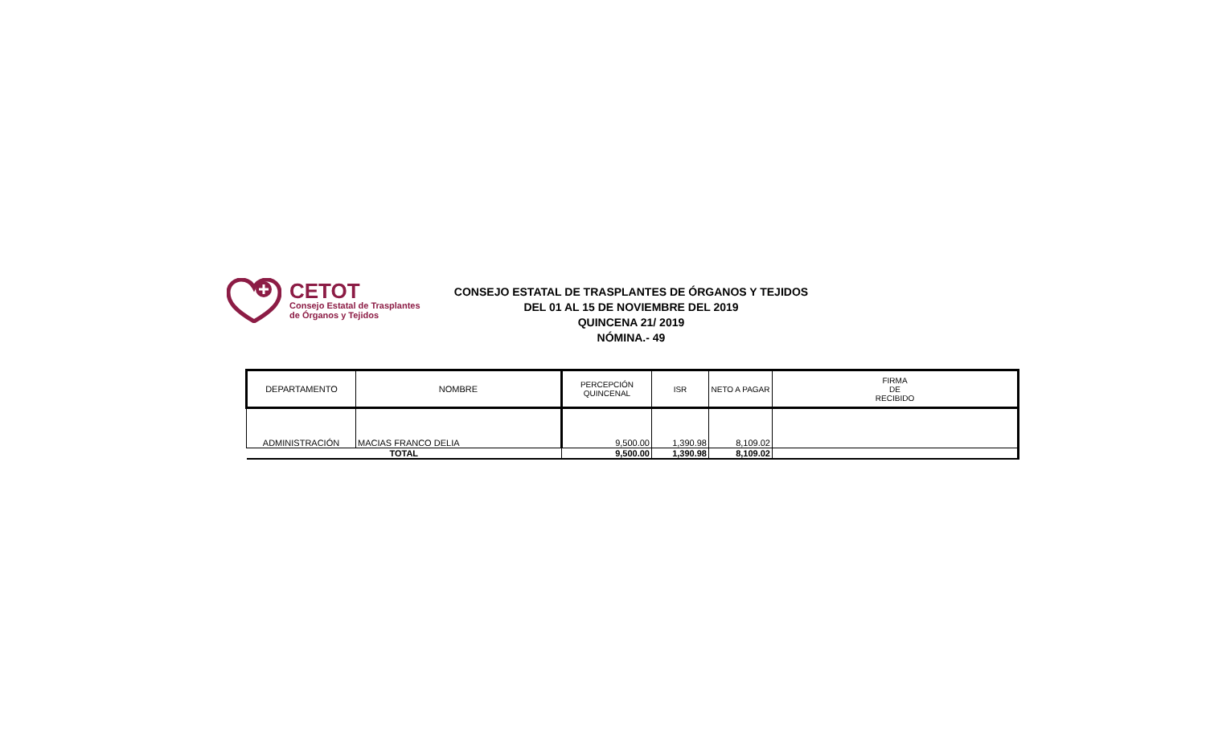CETOT
Consejo Estatal de Trasplantes
de Órganos y Tejidos
CONSEJO ESTATAL DE TRASPLANTES DE ÓRGANOS Y TEJIDOS
DEL 01 AL 15 DE NOVIEMBRE DEL 2019
QUINCENA 21/ 2019
NÓMINA.- 49
| DEPARTAMENTO | NOMBRE | PERCEPCIÓN QUINCENAL | ISR | NETO A PAGAR | FIRMA DE RECIBIDO |
| --- | --- | --- | --- | --- | --- |
| ADMINISTRACIÓN | MACIAS FRANCO DELIA | 9,500.00 | 1,390.98 | 8,109.02 | |
| TOTAL | | 9,500.00 | 1,390.98 | 8,109.02 | |